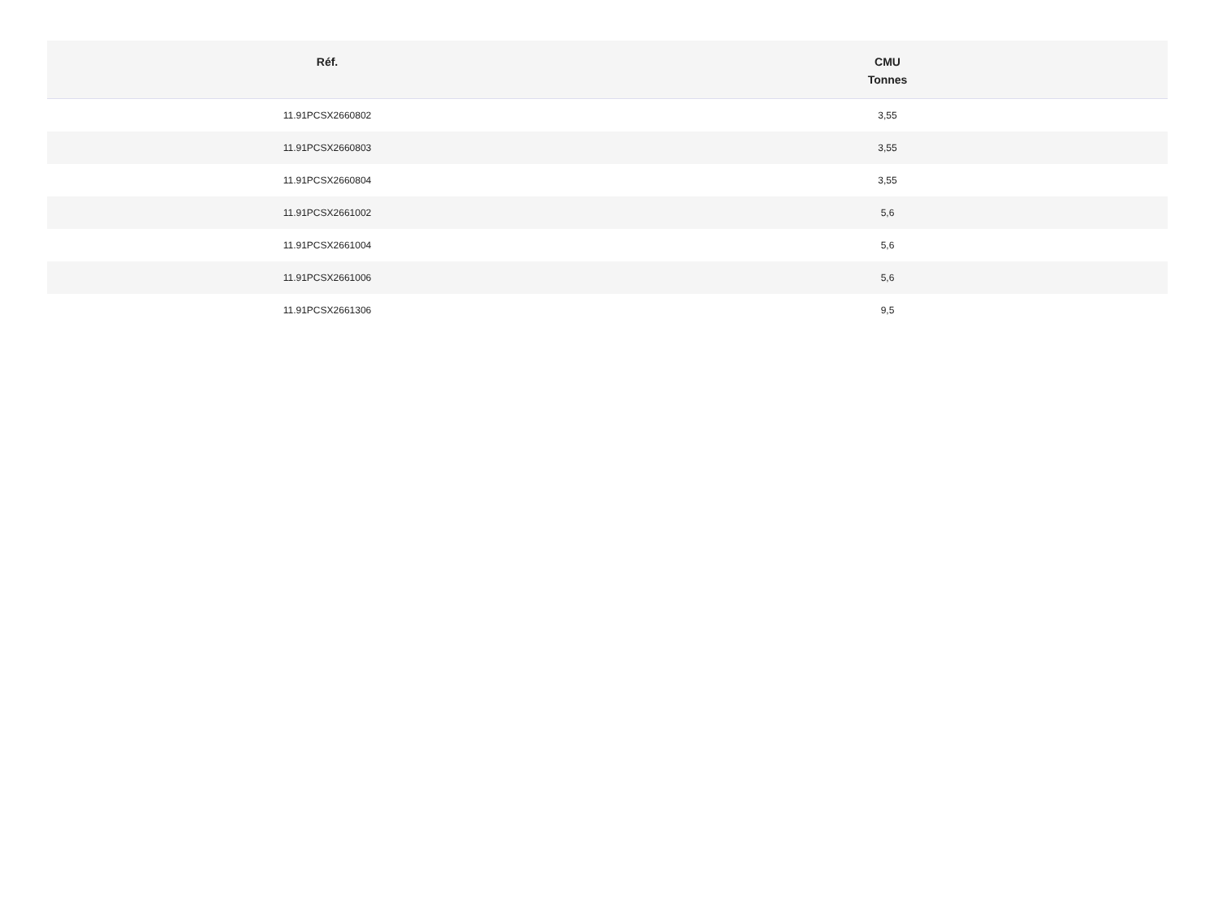| Réf. | CMU Tonnes |
| --- | --- |
| 11.91PCSX2660802 | 3,55 |
| 11.91PCSX2660803 | 3,55 |
| 11.91PCSX2660804 | 3,55 |
| 11.91PCSX2661002 | 5,6 |
| 11.91PCSX2661004 | 5,6 |
| 11.91PCSX2661006 | 5,6 |
| 11.91PCSX2661306 | 9,5 |